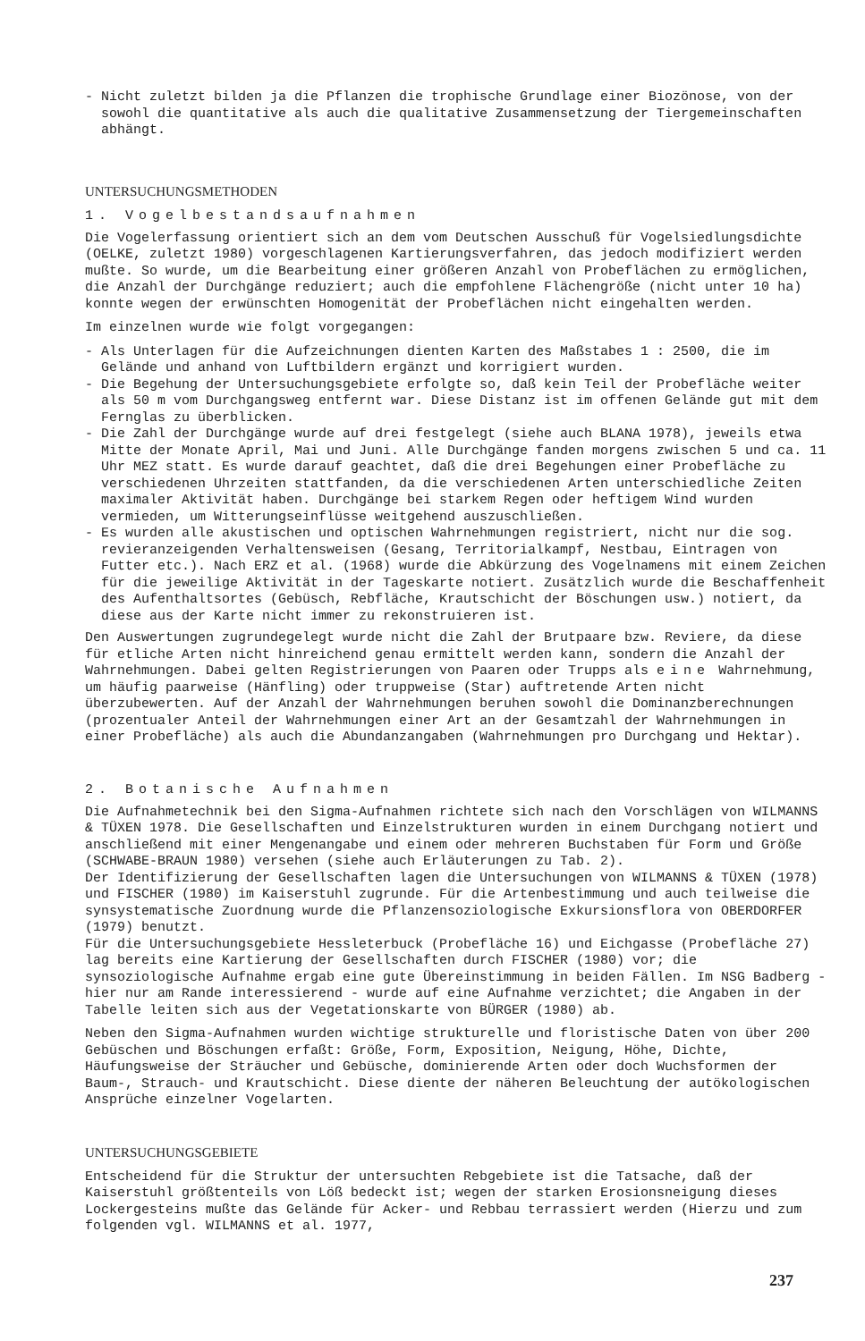- Nicht zuletzt bilden ja die Pflanzen die trophische Grundlage einer Biozönose, von der sowohl die quantitative als auch die qualitative Zusammensetzung der Tiergemeinschaften abhängt.
UNTERSUCHUNGSMETHODEN
1. Vogelbestandsaufnahmen
Die Vogelerfassung orientiert sich an dem vom Deutschen Ausschuß für Vogelsiedlungsdichte (OELKE, zuletzt 1980) vorgeschlagenen Kartierungsverfahren, das jedoch modifiziert werden mußte. So wurde, um die Bearbeitung einer größeren Anzahl von Probeflächen zu ermöglichen, die Anzahl der Durchgänge reduziert; auch die empfohlene Flächengröße (nicht unter 10 ha) konnte wegen der erwünschten Homogenität der Probeflächen nicht eingehalten werden.
Im einzelnen wurde wie folgt vorgegangen:
- Als Unterlagen für die Aufzeichnungen dienten Karten des Maßstabes 1 : 2500, die im Gelände und anhand von Luftbildern ergänzt und korrigiert wurden.
- Die Begehung der Untersuchungsgebiete erfolgte so, daß kein Teil der Probefläche weiter als 50 m vom Durchgangsweg entfernt war. Diese Distanz ist im offenen Gelände gut mit dem Fernglas zu überblicken.
- Die Zahl der Durchgänge wurde auf drei festgelegt (siehe auch BLANA 1978), jeweils etwa Mitte der Monate April, Mai und Juni. Alle Durchgänge fanden morgens zwischen 5 und ca. 11 Uhr MEZ statt. Es wurde darauf geachtet, daß die drei Begehungen einer Probefläche zu verschiedenen Uhrzeiten stattfanden, da die verschiedenen Arten unterschiedliche Zeiten maximaler Aktivität haben. Durchgänge bei starkem Regen oder heftigem Wind wurden vermieden, um Witterungseinflüsse weitgehend auszuschließen.
- Es wurden alle akustischen und optischen Wahrnehmungen registriert, nicht nur die sog. revieranzeigenden Verhaltensweisen (Gesang, Territorialkampf, Nestbau, Eintragen von Futter etc.). Nach ERZ et al. (1968) wurde die Abkürzung des Vogelnamens mit einem Zeichen für die jeweilige Aktivität in der Tageskarte notiert. Zusätzlich wurde die Beschaffenheit des Aufenthaltsortes (Gebüsch, Rebfläche, Krautschicht der Böschungen usw.) notiert, da diese aus der Karte nicht immer zu rekonstruieren ist.
Den Auswertungen zugrundegelegt wurde nicht die Zahl der Brutpaare bzw. Reviere, da diese für etliche Arten nicht hinreichend genau ermittelt werden kann, sondern die Anzahl der Wahrnehmungen. Dabei gelten Registrierungen von Paaren oder Trupps als eine Wahrnehmung, um häufig paarweise (Hänfling) oder truppweise (Star) auftretende Arten nicht überzubewerten. Auf der Anzahl der Wahrnehmungen beruhen sowohl die Dominanzberechnungen (prozentualer Anteil der Wahrnehmungen einer Art an der Gesamtzahl der Wahrnehmungen in einer Probefläche) als auch die Abundanzangaben (Wahrnehmungen pro Durchgang und Hektar).
2. Botanische Aufnahmen
Die Aufnahmetechnik bei den Sigma-Aufnahmen richtete sich nach den Vorschlägen von WILMANNS & TÜXEN 1978. Die Gesellschaften und Einzelstrukturen wurden in einem Durchgang notiert und anschließend mit einer Mengenangabe und einem oder mehreren Buchstaben für Form und Größe (SCHWABE-BRAUN 1980) versehen (siehe auch Erläuterungen zu Tab. 2).
Der Identifizierung der Gesellschaften lagen die Untersuchungen von WILMANNS & TÜXEN (1978) und FISCHER (1980) im Kaiserstuhl zugrunde. Für die Artenbestimmung und auch teilweise die synsystematische Zuordnung wurde die Pflanzensoziologische Exkursionsflora von OBERDORFER (1979) benutzt.
Für die Untersuchungsgebiete Hessleterbuck (Probefläche 16) und Eichgasse (Probefläche 27) lag bereits eine Kartierung der Gesellschaften durch FISCHER (1980) vor; die synsoziologische Aufnahme ergab eine gute Übereinstimmung in beiden Fällen. Im NSG Badberg - hier nur am Rande interessierend - wurde auf eine Aufnahme verzichtet; die Angaben in der Tabelle leiten sich aus der Vegetationskarte von BÜRGER (1980) ab.
Neben den Sigma-Aufnahmen wurden wichtige strukturelle und floristische Daten von über 200 Gebüschen und Böschungen erfaßt: Größe, Form, Exposition, Neigung, Höhe, Dichte, Häufungsweise der Sträucher und Gebüsche, dominierende Arten oder doch Wuchsformen der Baum-, Strauch- und Krautschicht. Diese diente der näheren Beleuchtung der autökologischen Ansprüche einzelner Vogelarten.
UNTERSUCHUNGSGEBIETE
Entscheidend für die Struktur der untersuchten Rebgebiete ist die Tatsache, daß der Kaiserstuhl größtenteils von Löß bedeckt ist; wegen der starken Erosionsneigung dieses Lockergesteins mußte das Gelände für Acker- und Rebbau terrassiert werden (Hierzu und zum folgenden vgl. WILMANNS et al. 1977,
237